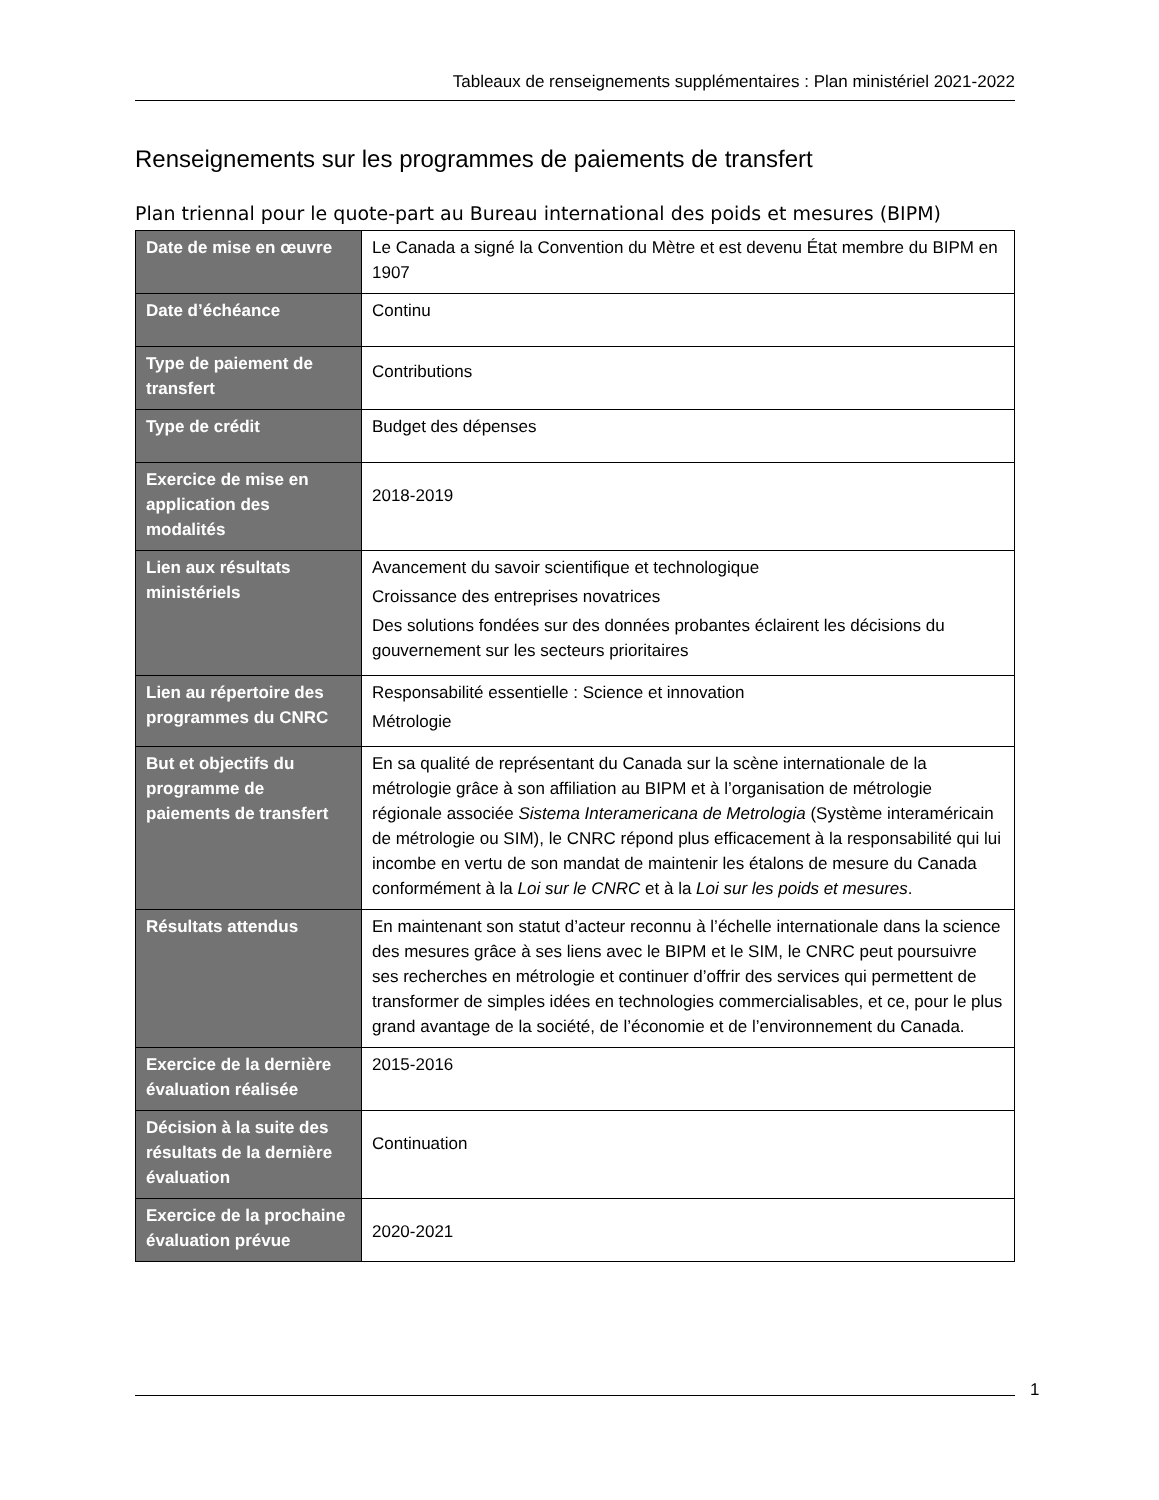Tableaux de renseignements supplémentaires : Plan ministériel 2021-2022
Renseignements sur les programmes de paiements de transfert
Plan triennal pour le quote-part au Bureau international des poids et mesures (BIPM)
| Date de mise en œuvre | Le Canada a signé la Convention du Mètre et est devenu État membre du BIPM en 1907 |
| Date d’échéance | Continu |
| Type de paiement de transfert | Contributions |
| Type de crédit | Budget des dépenses |
| Exercice de mise en application des modalités | 2018-2019 |
| Lien aux résultats ministériels | Avancement du savoir scientifique et technologique Croissance des entreprises novatrices Des solutions fondées sur des données probantes éclairent les décisions du gouvernement sur les secteurs prioritaires |
| Lien au répertoire des programmes du CNRC | Responsabilité essentielle : Science et innovation Métrologie |
| But et objectifs du programme de paiements de transfert | En sa qualité de représentant du Canada sur la scène internationale de la métrologie grâce à son affiliation au BIPM et à l’organisation de métrologie régionale associée Sistema Interamericana de Metrologia (Système interaméricain de métrologie ou SIM), le CNRC répond plus efficacement à la responsabilité qui lui incombe en vertu de son mandat de maintenir les étalons de mesure du Canada conformément à la Loi sur le CNRC et à la Loi sur les poids et mesures . |
| Résultats attendus | En maintenant son statut d’acteur reconnu à l’échelle internationale dans la science des mesures grâce à ses liens avec le BIPM et le SIM, le CNRC peut poursuivre ses recherches en métrologie et continuer d’offrir des services qui permettent de transformer de simples idées en technologies commercialisables, et ce, pour le plus grand avantage de la société, de l’économie et de l’environnement du Canada. |
| Exercice de la dernière évaluation réalisée | 2015-2016 |
| Décision à la suite des résultats de la dernière évaluation | Continuation |
| Exercice de la prochaine évaluation prévue | 2020-2021 |
1